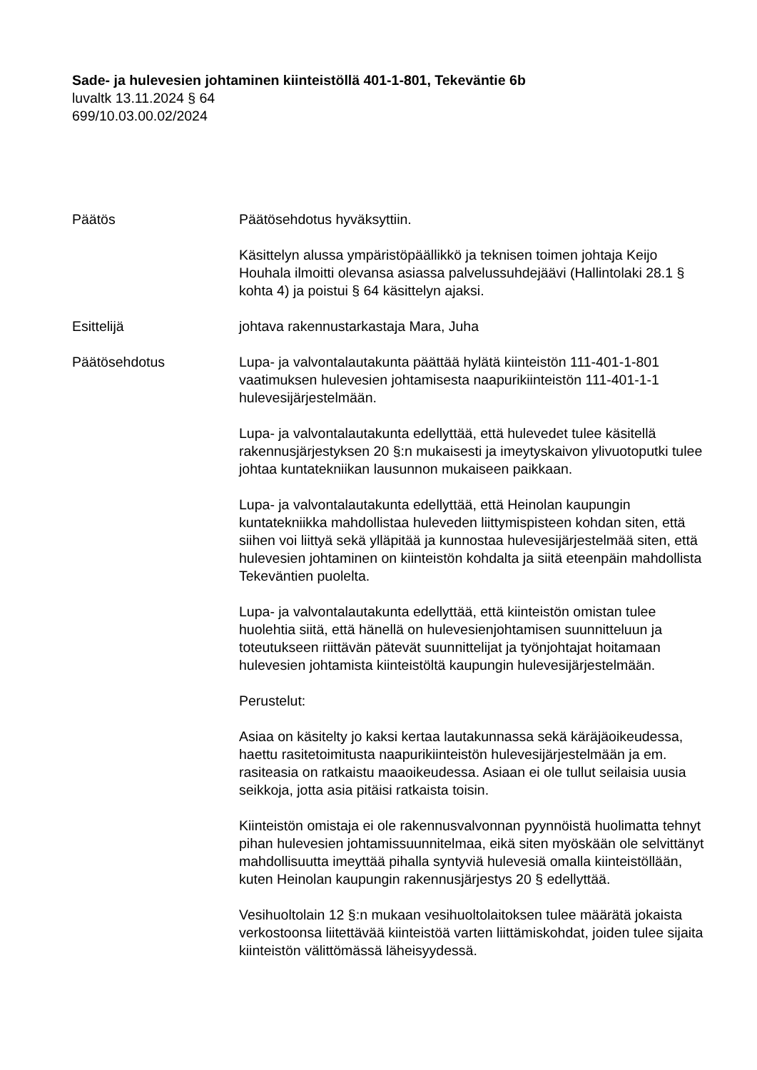Sade- ja hulevesien johtaminen kiinteistöllä 401-1-801, Tekeväntie 6b
luvaltk 13.11.2024 § 64
699/10.03.00.02/2024
Päätös Päätösehdotus hyväksyttiin.
Käsittelyn alussa ympäristöpäällikkö ja teknisen toimen johtaja Keijo Houhala ilmoitti olevansa asiassa palvelussuhdejäävi (Hallintolaki 28.1 § kohta 4) ja poistui § 64 käsittelyn ajaksi.
Esittelijä johtava rakennustarkastaja Mara, Juha
Päätösehdotus Lupa- ja valvontalautakunta päättää hylätä kiinteistön 111-401-1-801 vaatimuksen hulevesien johtamisesta naapurikiinteistön 111-401-1-1 hulevesijärjestelmään.
Lupa- ja valvontalautakunta edellyttää, että hulevedet tulee käsitellä rakennusjärjestyksen 20 §:n mukaisesti ja imeytyskaivon ylivuotoputki tulee johtaa kuntatekniikan lausunnon mukaiseen paikkaan.
Lupa- ja valvontalautakunta edellyttää, että Heinolan kaupungin kuntatekniikka mahdollistaa huleveden liittymispisteen kohdan siten, että siihen voi liittyä sekä ylläpitää ja kunnostaa hulevesijärjestelmää siten, että hulevesien johtaminen on kiinteistön kohdalta ja siitä eteenpäin mahdollista Tekeväntien puolelta.
Lupa- ja valvontalautakunta edellyttää, että kiinteistön omistan tulee huolehtia siitä, että hänellä on hulevesienjohtamisen suunnitteluun ja toteutukseen riittävän pätevät suunnittelijat ja työnjohtajat hoitamaan hulevesien johtamista kiinteistöltä kaupungin hulevesijärjestelmään.
Perustelut:
Asiaa on käsitelty jo kaksi kertaa lautakunnassa sekä käräjäoikeudessa, haettu rasitetoimitusta naapurikiinteistön hulevesijärjestelmään ja em. rasiteasia on ratkaistu maaoikeudessa. Asiaan ei ole tullut seilaisia uusia seikkoja, jotta asia pitäisi ratkaista toisin.
Kiinteistön omistaja ei ole rakennusvalvonnan pyynnöistä huolimatta tehnyt pihan hulevesien johtamissuunnitelmaa, eikä siten myöskään ole selvittänyt mahdollisuutta imeyttää pihalla syntyviä hulevesiä omalla kiinteistöllään, kuten Heinolan kaupungin rakennusjärjestys 20 § edellyttää.
Vesihuoltolain 12 §:n mukaan vesihuoltolaitoksen tulee määrätä jokaista verkostoonsa liitettävää kiinteistöä varten liittämiskohdat, joiden tulee sijaita kiinteistön välittömässä läheisyydessä.